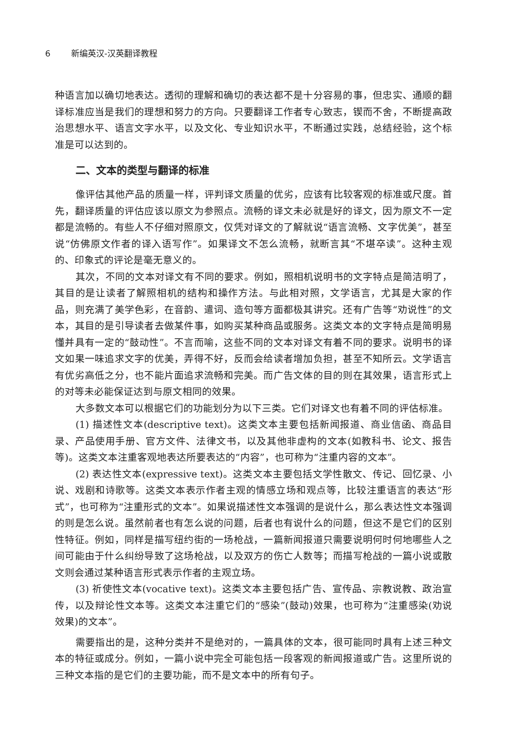6 新编英汉-汉英翻译教程
种语言加以确切地表达。透彻的理解和确切的表达都不是十分容易的事，但忠实、通顺的翻译标准应当是我们的理想和努力的方向。只要翻译工作者专心致志，锲而不舍，不断提高政治思想水平、语言文字水平，以及文化、专业知识水平，不断通过实践，总结经验，这个标准是可以达到的。
二、文本的类型与翻译的标准
像评估其他产品的质量一样，评判译文质量的优劣，应该有比较客观的标准或尺度。首先，翻译质量的评估应该以原文为参照点。流畅的译文未必就是好的译文，因为原文不一定都是流畅的。有些人不仔细对照原文，仅凭对译文的了解就说“语言流畅、文字优美”，甚至说“仿佛原文作者的译入语写作”。如果译文不怎么流畅，就断言其“不堪卒读”。这种主观的、印象式的评论是毫无意义的。
其次，不同的文本对译文有不同的要求。例如，照相机说明书的文字特点是简洁明了，其目的是让读者了解照相机的结构和操作方法。与此相对照，文学语言，尤其是大家的作品，则充满了美学色彩，在音韵、遣词、造句等方面都极其讲究。还有广告等“劝说性”的文本，其目的是引导读者去做某件事，如购买某种商品或服务。这类文本的文字特点是简明易懂并具有一定的“鼓动性”。不言而喻，这些不同的文本对译文有着不同的要求。说明书的译文如果一味追求文字的优美，弄得不好，反而会给读者增加负担，甚至不知所云。文学语言有优劣高低之分，也不能片面追求流畅和完美。而广告文体的目的则在其效果，语言形式上的对等未必能保证达到与原文相同的效果。
大多数文本可以根据它们的功能划分为以下三类。它们对译文也有着不同的评估标准。
(1) 描述性文本(descriptive text)。这类文本主要包括新闻报道、商业信函、商品目录、产品使用手册、官方文件、法律文书，以及其他非虚构的文本(如教科书、论文、报告等)。这类文本注重客观地表达所要表达的“内容”，也可称为“注重内容的文本”。
(2) 表达性文本(expressive text)。这类文本主要包括文学性散文、传记、回忆录、小说、戏剧和诗歌等。这类文本表示作者主观的情感立场和观点等，比较注重语言的表达“形式”，也可称为“注重形式的文本”。如果说描述性文本强调的是说什么，那么表达性文本强调的则是怎么说。虽然前者也有怎么说的问题，后者也有说什么的问题，但这不是它们的区别性特征。例如，同样是描写纽约街的一场枪战，一篇新闻报道只需要说明何时何地哪些人之间可能由于什么纠纷导致了这场枪战，以及双方的伤亡人数等；而描写枪战的一篇小说或散文则会通过某种语言形式表示作者的主观立场。
(3) 祈使性文本(vocative text)。这类文本主要包括广告、宣传品、宗教说教、政治宣传，以及辩论性文本等。这类文本注重它们的“感染”(鼓动)效果，也可称为“注重感染(劝说效果)的文本”。
需要指出的是，这种分类并不是绝对的，一篇具体的文本，很可能同时具有上述三种文本的特征或成分。例如，一篇小说中完全可能包括一段客观的新闻报道或广告。这里所说的三种文本指的是它们的主要功能，而不是文本中的所有句子。